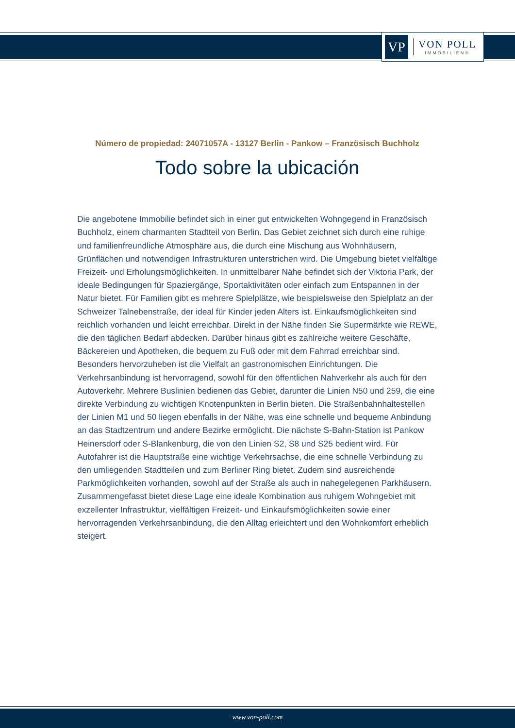VP
VON POLL
IMMOBILIEN®
Número de propiedad: 24071057A - 13127 Berlin - Pankow – Französisch Buchholz
Todo sobre la ubicación
Die angebotene Immobilie befindet sich in einer gut entwickelten Wohngegend in Französisch Buchholz, einem charmanten Stadtteil von Berlin. Das Gebiet zeichnet sich durch eine ruhige und familienfreundliche Atmosphäre aus, die durch eine Mischung aus Wohnhäusern, Grünflächen und notwendigen Infrastrukturen unterstrichen wird. Die Umgebung bietet vielfältige Freizeit- und Erholungsmöglichkeiten. In unmittelbarer Nähe befindet sich der Viktoria Park, der ideale Bedingungen für Spaziergänge, Sportaktivitäten oder einfach zum Entspannen in der Natur bietet. Für Familien gibt es mehrere Spielplätze, wie beispielsweise den Spielplatz an der Schweizer Talnebenstraße, der ideal für Kinder jeden Alters ist. Einkaufsmöglichkeiten sind reichlich vorhanden und leicht erreichbar. Direkt in der Nähe finden Sie Supermärkte wie REWE, die den täglichen Bedarf abdecken. Darüber hinaus gibt es zahlreiche weitere Geschäfte, Bäckereien und Apotheken, die bequem zu Fuß oder mit dem Fahrrad erreichbar sind. Besonders hervorzuheben ist die Vielfalt an gastronomischen Einrichtungen. Die Verkehrsanbindung ist hervorragend, sowohl für den öffentlichen Nahverkehr als auch für den Autoverkehr. Mehrere Buslinien bedienen das Gebiet, darunter die Linien N50 und 259, die eine direkte Verbindung zu wichtigen Knotenpunkten in Berlin bieten. Die Straßenbahnhaltestellen der Linien M1 und 50 liegen ebenfalls in der Nähe, was eine schnelle und bequeme Anbindung an das Stadtzentrum und andere Bezirke ermöglicht. Die nächste S-Bahn-Station ist Pankow Heinersdorf oder S-Blankenburg, die von den Linien S2, S8 und S25 bedient wird. Für Autofahrer ist die Hauptstraße eine wichtige Verkehrsachse, die eine schnelle Verbindung zu den umliegenden Stadtteilen und zum Berliner Ring bietet. Zudem sind ausreichende Parkmöglichkeiten vorhanden, sowohl auf der Straße als auch in nahegelegenen Parkhäusern. Zusammengefasst bietet diese Lage eine ideale Kombination aus ruhigem Wohngebiet mit exzellenter Infrastruktur, vielfältigen Freizeit- und Einkaufsmöglichkeiten sowie einer hervorragenden Verkehrsanbindung, die den Alltag erleichtert und den Wohnkomfort erheblich steigert.
www.von-poll.com